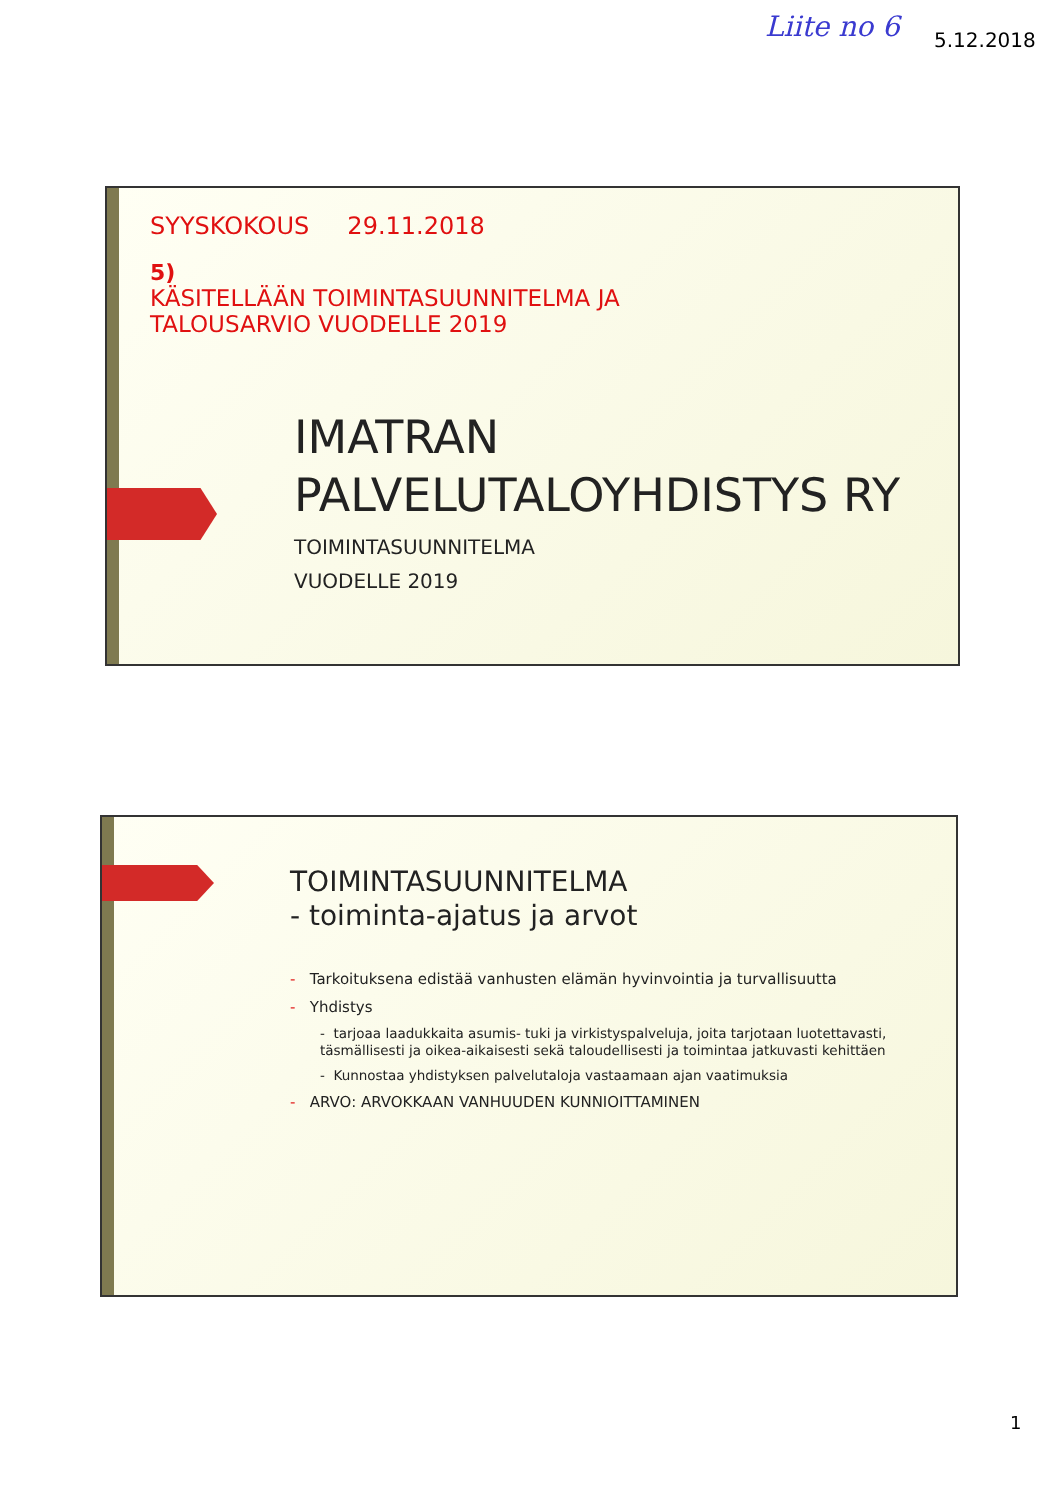Liite no 6 5.12.2018
SYYSKOKOUS 29.11.2018
5)
KÄSITELLÄÄN TOIMINTASUUNNITELMA JA
TALOUSARVIO VUODELLE 2019
IMATRAN
PALVELUTALOYHDISTYS RY
TOIMINTASUUNNITELMA
VUODELLE 2019
TOIMINTASUUNNITELMA
- toiminta-ajatus ja arvot
- Tarkoituksena edistää vanhusten elämän hyvinvointia ja turvallisuutta
- Yhdistys
- tarjoaa laadukkaita asumis- tuki ja virkistyspalveluja, joita tarjotaan luotettavasti, täsmällisesti ja oikea-aikaisesti sekä taloudellisesti ja toimintaa jatkuvasti kehittäen
- Kunnostaa yhdistyksen palvelutaloja vastaamaan ajan vaatimuksia
- ARVO: ARVOKKAAN VANHUUDEN KUNNIOITTAMINEN
1